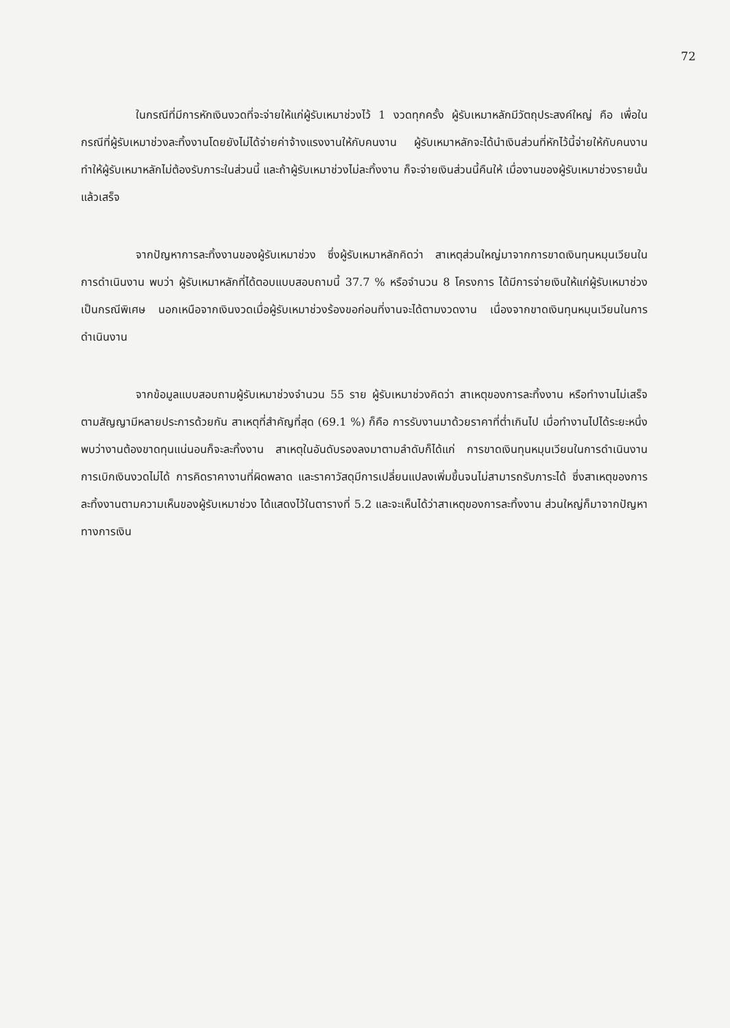72
ในกรณีที่มีการหักเงินงวดที่จะจ่ายให้แก่ผู้รับเหมาช่วงไว้ 1 งวดทุกครั้ง ผู้รับเหมาหลักมีวัตถุประสงค์ใหญ่ คือ เพื่อในกรณีที่ผู้รับเหมาช่วงละทิ้งงานโดยยังไม่ได้จ่ายค่าจ้างแรงงานให้กับคนงาน ผู้รับเหมาหลักจะได้นำเงินส่วนที่หักไว้นี้จ่ายให้กับคนงาน ทำให้ผู้รับเหมาหลักไม่ต้องรับภาระในส่วนนี้ และถ้าผู้รับเหมาช่วงไม่ละทิ้งงาน ก็จะจ่ายเงินส่วนนี้คืนให้ เมื่องานของผู้รับเหมาช่วงรายนั้นแล้วเสร็จ
จากปัญหาการละทิ้งงานของผู้รับเหมาช่วง ซึ่งผู้รับเหมาหลักคิดว่า สาเหตุส่วนใหญ่มาจากการขาดเงินทุนหมุนเวียนในการดำเนินงาน พบว่า ผู้รับเหมาหลักที่ได้ตอบแบบสอบถามนี้ 37.7 % หรือจำนวน 8 โครงการ ได้มีการจ่ายเงินให้แก่ผู้รับเหมาช่วงเป็นกรณีพิเศษ นอกเหนือจากเงินงวดเมื่อผู้รับเหมาช่วงร้องขอก่อนที่งานจะได้ตามงวดงาน เนื่องจากขาดเงินทุนหมุนเวียนในการดำเนินงาน
จากข้อมูลแบบสอบถามผู้รับเหมาช่วงจำนวน 55 ราย ผู้รับเหมาช่วงคิดว่า สาเหตุของการละทิ้งงาน หรือทำงานไม่เสร็จตามสัญญามีหลายประการด้วยกัน สาเหตุที่สำคัญที่สุด (69.1 %) ก็คือ การรับงานมาด้วยราคาที่ต่ำเกินไป เมื่อทำงานไปได้ระยะหนึ่งพบว่างานต้องขาดทุนแน่นอนก็จะละทิ้งงาน สาเหตุในอันดับรองลงมาตามลำดับก็ได้แก่ การขาดเงินทุนหมุนเวียนในการดำเนินงาน การเบิกเงินงวดไม่ได้ การคิดราคางานที่ผิดพลาด และราคาวัสดุมีการเปลี่ยนแปลงเพิ่มขึ้นจนไม่สามารถรับภาระได้ ซึ่งสาเหตุของการละทิ้งงานตามความเห็นของผู้รับเหมาช่วง ได้แสดงไว้ในตารางที่ 5.2 และจะเห็นได้ว่าสาเหตุของการละทิ้งงาน ส่วนใหญ่ก็มาจากปัญหาทางการเงิน